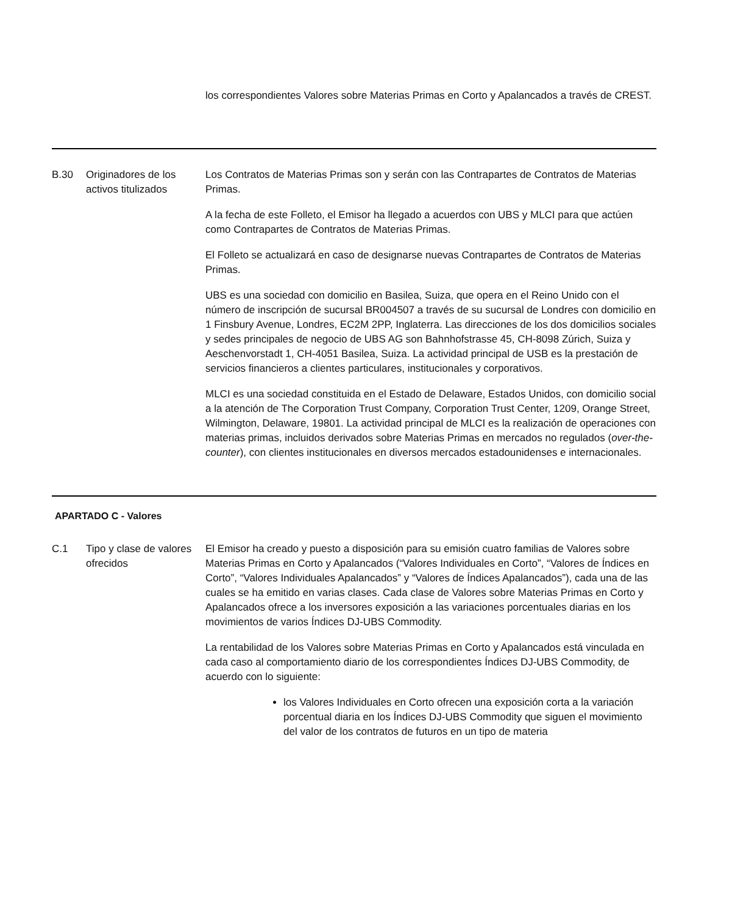| | | los correspondientes Valores sobre Materias Primas en Corto y Apalancados a través de CREST. |
| B.30 | Originadores de los activos titulizados | Los Contratos de Materias Primas son y serán con las Contrapartes de Contratos de Materias Primas. A la fecha de este Folleto, el Emisor ha llegado a acuerdos con UBS y MLCI para que actúen como Contrapartes de Contratos de Materias Primas. El Folleto se actualizará en caso de designarse nuevas Contrapartes de Contratos de Materias Primas. UBS es una sociedad con domicilio en Basilea, Suiza, que opera en el Reino Unido con el número de inscripción de sucursal BR004507 a través de su sucursal de Londres con domicilio en 1 Finsbury Avenue, Londres, EC2M 2PP, Inglaterra. Las direcciones de los dos domicilios sociales y sedes principales de negocio de UBS AG son Bahnhofstrasse 45, CH-8098 Zúrich, Suiza y Aeschenvorstadt 1, CH-4051 Basilea, Suiza. La actividad principal de USB es la prestación de servicios financieros a clientes particulares, institucionales y corporativos. MLCI es una sociedad constituida en el Estado de Delaware, Estados Unidos, con domicilio social a la atención de The Corporation Trust Company, Corporation Trust Center, 1209, Orange Street, Wilmington, Delaware, 19801. La actividad principal de MLCI es la realización de operaciones con materias primas, incluidos derivados sobre Materias Primas en mercados no regulados ( over-the-counter ), con clientes institucionales en diversos mercados estadounidenses e internacionales. |
APARTADO C - Valores
| C.1 | Tipo y clase de valores ofrecidos | El Emisor ha creado y puesto a disposición para su emisión cuatro familias de Valores sobre Materias Primas en Corto y Apalancados (“Valores Individuales en Corto”, “Valores de Índices en Corto”, “Valores Individuales Apalancados” y “Valores de Índices Apalancados”), cada una de las cuales se ha emitido en varias clases. Cada clase de Valores sobre Materias Primas en Corto y Apalancados ofrece a los inversores exposición a las variaciones porcentuales diarias en los movimientos de varios Índices DJ-UBS Commodity. La rentabilidad de los Valores sobre Materias Primas en Corto y Apalancados está vinculada en cada caso al comportamiento diario de los correspondientes Índices DJ-UBS Commodity, de acuerdo con lo siguiente: los Valores Individuales en Corto ofrecen una exposición corta a la variación porcentual diaria en los Índices DJ-UBS Commodity que siguen el movimiento del valor de los contratos de futuros en un tipo de materia |